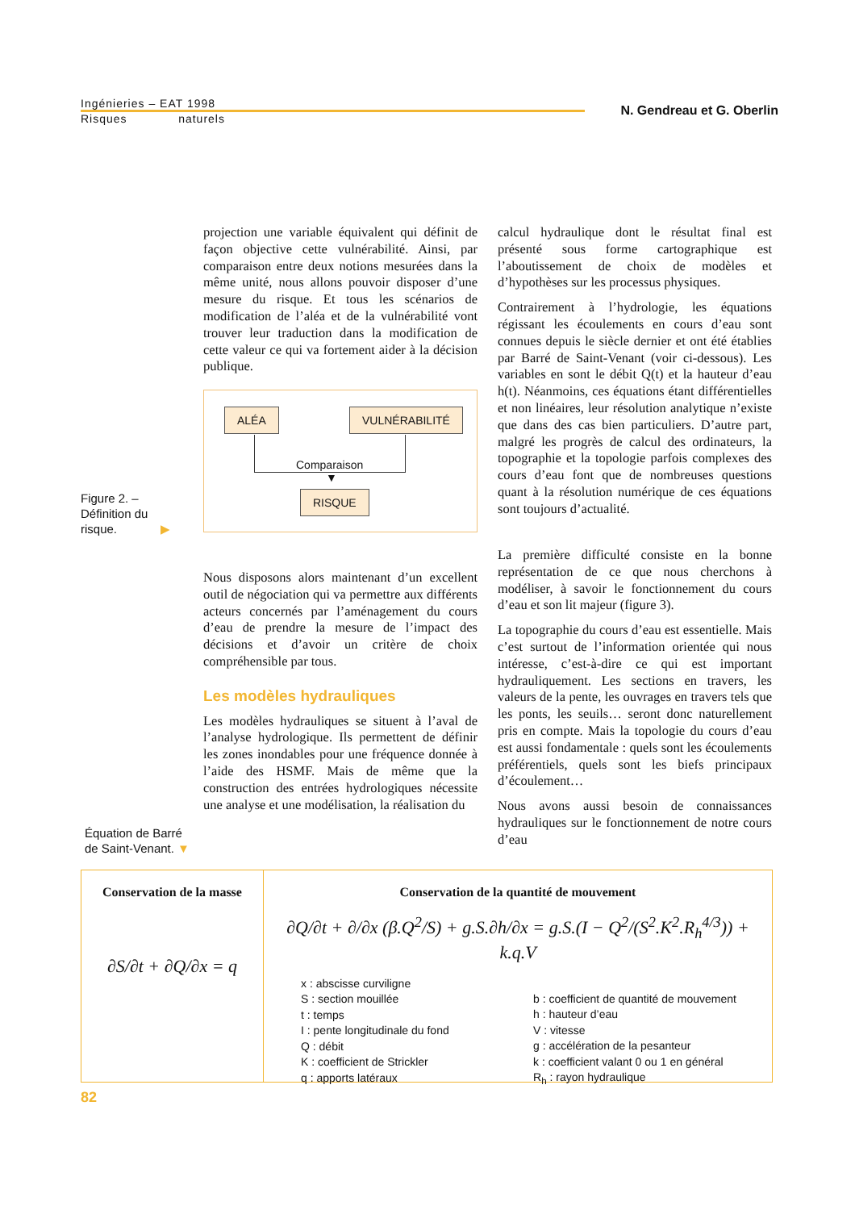Ingénieries – EAT 1998
Risques naturels
N. Gendreau et G. Oberlin
projection une variable équivalent qui définit de façon objective cette vulnérabilité. Ainsi, par comparaison entre deux notions mesurées dans la même unité, nous allons pouvoir disposer d’une mesure du risque. Et tous les scénarios de modification de l’aléa et de la vulnérabilité vont trouver leur traduction dans la modification de cette valeur ce qui va fortement aider à la décision publique.
Figure 2. –
Définition du
risque. ▶
ALÉA VULNÉRABILITÉ
Comparaison
▼
RISQUE
Nous disposons alors maintenant d’un excellent outil de négociation qui va permettre aux différents acteurs concernés par l’aménagement du cours d’eau de prendre la mesure de l’impact des décisions et d’avoir un critère de choix compréhensible par tous.
Les modèles hydrauliques
Les modèles hydrauliques se situent à l’aval de l’analyse hydrologique. Ils permettent de définir les zones inondables pour une fréquence donnée à l’aide des HSMF. Mais de même que la construction des entrées hydrologiques nécessite une analyse et une modélisation, la réalisation du
calcul hydraulique dont le résultat final est présenté sous forme cartographique est l’aboutissement de choix de modèles et d’hypothèses sur les processus physiques.
Contrairement à l’hydrologie, les équations régissant les écoulements en cours d’eau sont connues depuis le siècle dernier et ont été établies par Barré de Saint-Venant (voir ci-dessous). Les variables en sont le débit Q(t) et la hauteur d’eau h(t). Néanmoins, ces équations étant différentielles et non linéaires, leur résolution analytique n’existe que dans des cas bien particuliers. D’autre part, malgré les progrès de calcul des ordinateurs, la topographie et la topologie parfois complexes des cours d’eau font que de nombreuses questions quant à la résolution numérique de ces équations sont toujours d’actualité.
La première difficulté consiste en la bonne représentation de ce que nous cherchons à modéliser, à savoir le fonctionnement du cours d’eau et son lit majeur (figure 3).
La topographie du cours d’eau est essentielle. Mais c’est surtout de l’information orientée qui nous intéresse, c’est-à-dire ce qui est important hydrauliquement. Les sections en travers, les valeurs de la pente, les ouvrages en travers tels que les ponts, les seuils… seront donc naturellement pris en compte. Mais la topologie du cours d’eau est aussi fondamentale : quels sont les écoulements préférentiels, quels sont les biefs principaux d’écoulement…
Nous avons aussi besoin de connaissances hydrauliques sur le fonctionnement de notre cours d’eau
Équation de Barré
de Saint-Venant. ▼
Conservation de la masse
∂S/∂t + ∂Q/∂x = q
Conservation de la quantité de mouvement
∂Q/∂t + ∂/∂x (β.Q<sup>2</sup>/S) + g.S.∂h/∂x = g.S.(I − Q<sup>2</sup>/(S<sup>2</sup>.K<sup>2</sup>.R<sub>h</sub><sup>4/3</sup>)) + k.q.V
x : abscisse curviligne
S : section mouillée
t : temps
I : pente longitudinale du fond
Q : débit
K : coefficient de Strickler
q : apports latéraux
b : coefficient de quantité de mouvement
h : hauteur d’eau
V : vitesse
g : accélération de la pesanteur
k : coefficient valant 0 ou 1 en général
R<sub>h</sub> : rayon hydraulique
82